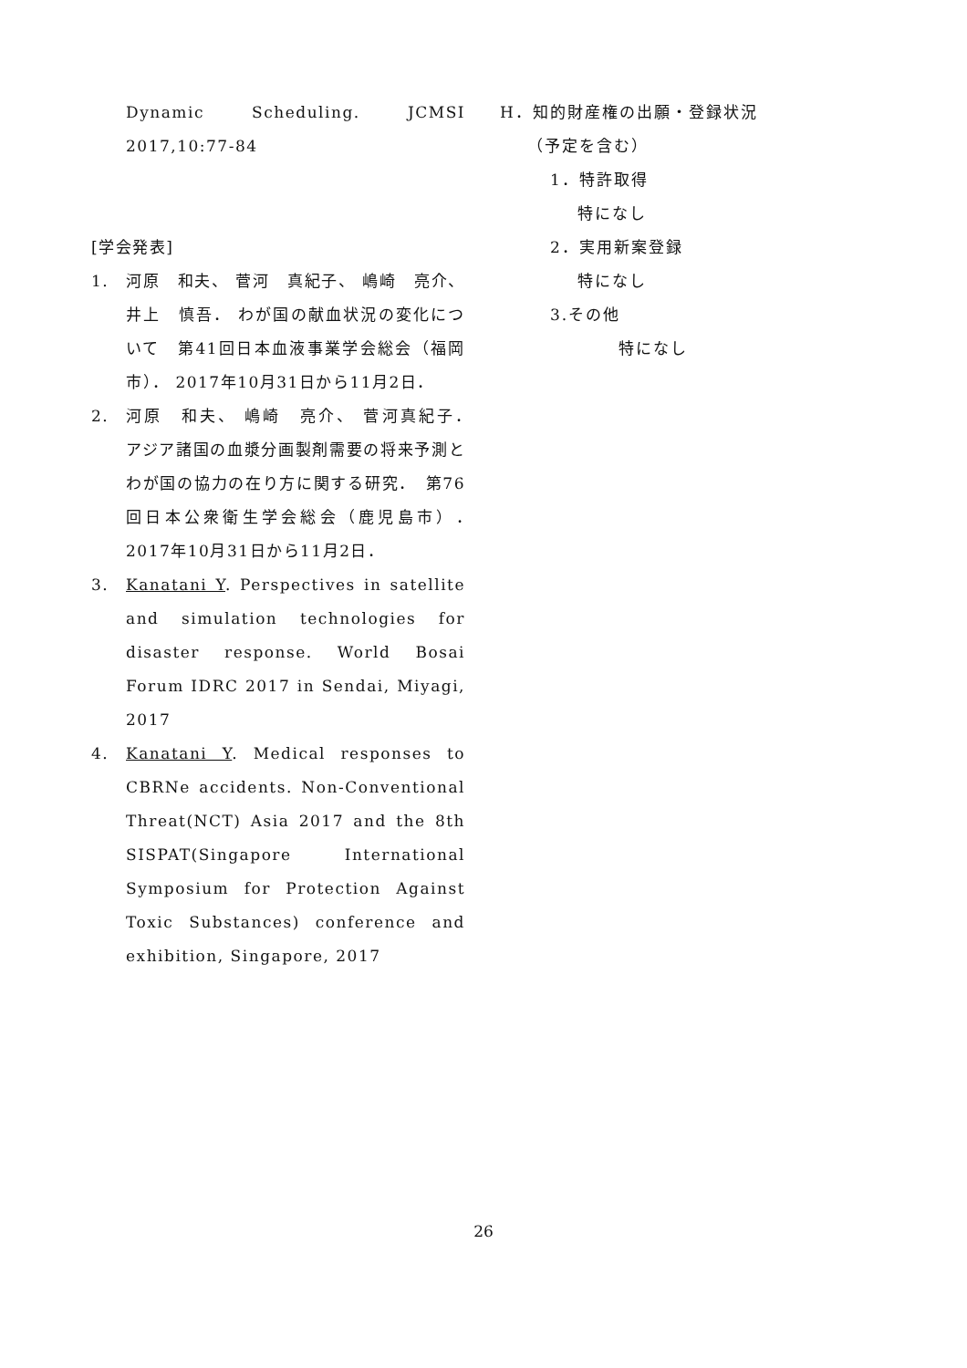Dynamic Scheduling. JCMSI 2017,10:77-84
[学会発表]
1. 河原　和夫、 菅河　真紀子、 嶋崎　亮介、 井上　慎吾． わが国の献血状況の変化について　第41回日本血液事業学会総会（福岡市）． 2017年10月31日から11月2日．
2. 河原　和夫、 嶋崎　亮介、 菅河真紀子．　アジア諸国の血漿分画製剤需要の将来予測とわが国の協力の在り方に関する研究．　第76回日本公衆衛生学会総会（鹿児島市）．　2017年10月31日から11月2日．
3. Kanatani Y. Perspectives in satellite and simulation technologies for disaster response. World Bosai Forum IDRC 2017 in Sendai, Miyagi, 2017
4. Kanatani Y. Medical responses to CBRNe accidents. Non-Conventional Threat(NCT) Asia 2017 and the 8th SISPAT(Singapore International Symposium for Protection Against Toxic Substances) conference and exhibition, Singapore, 2017
H．知的財産権の出願・登録状況
（予定を含む）
1．特許取得
特になし
2．実用新案登録
特になし
3.その他
特になし
26